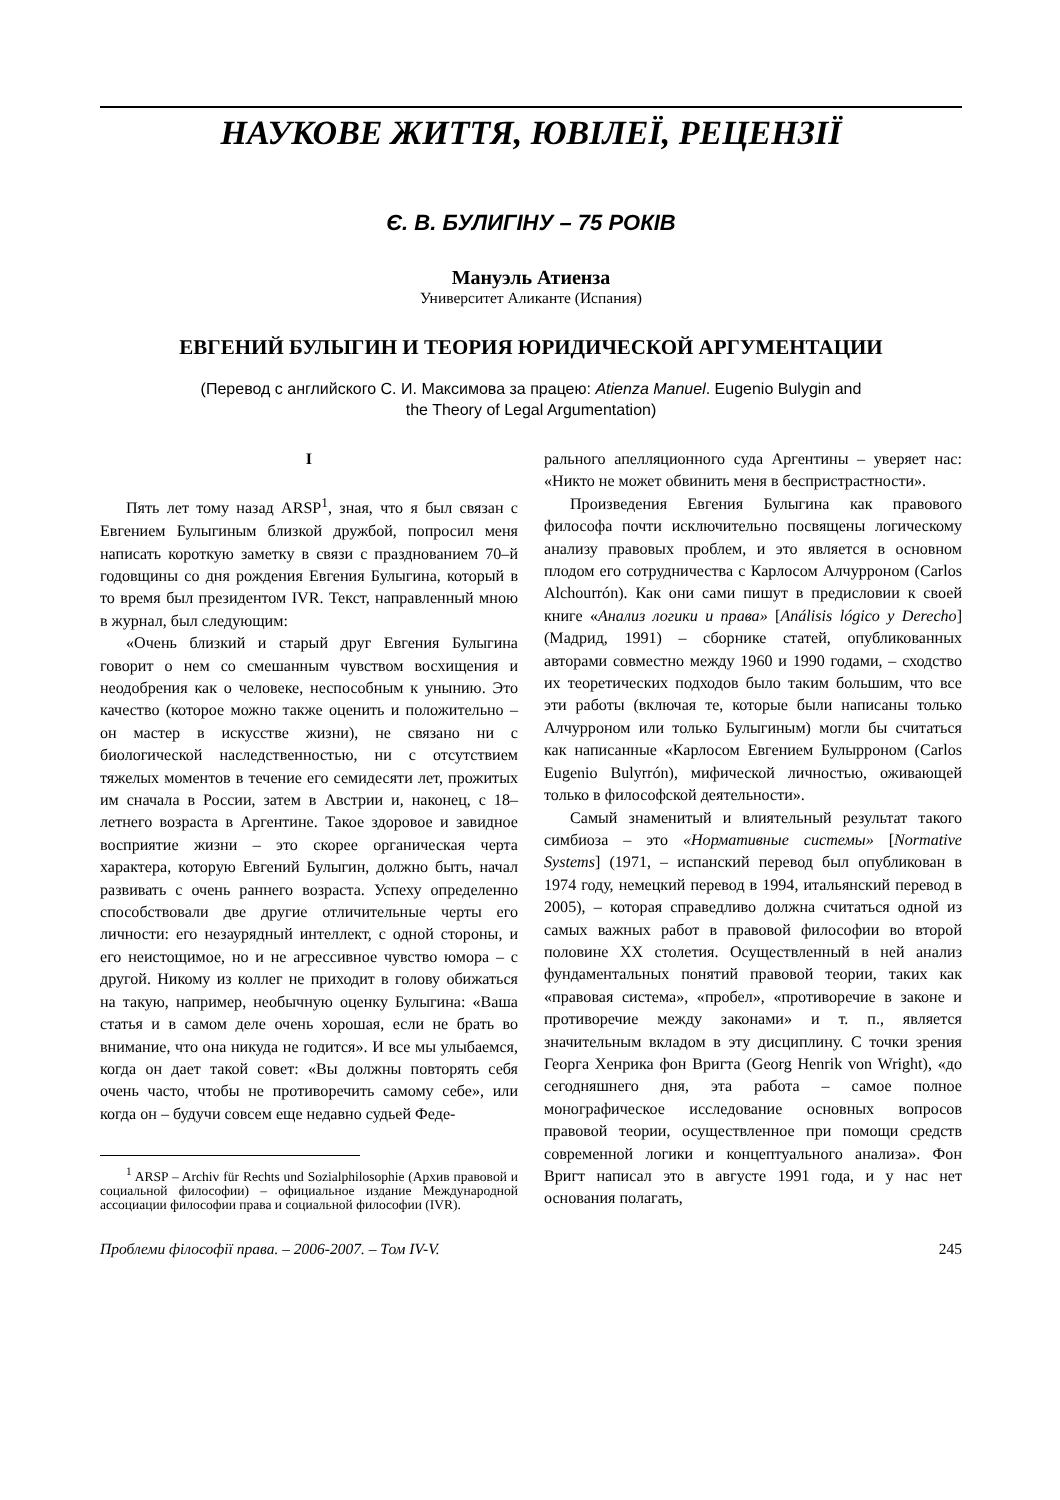НАУКОВЕ ЖИТТЯ, ЮВІЛЕЇ, РЕЦЕНЗІЇ
Є. В. БУЛИГІНУ – 75 РОКІВ
Мануэль Атиенза
Университет Аликанте (Испания)
ЕВГЕНИЙ БУЛЫГИН И ТЕОРИЯ ЮРИДИЧЕСКОЙ АРГУМЕНТАЦИИ
(Перевод с английского С. И. Максимова за працею: Atienza Manuel. Eugenio Bulygin and
the Theory of Legal Argumentation)
I
Пять лет тому назад ARSP<sup>1</sup>, зная, что я был связан с Евгением Булыгиным близкой дружбой, попросил меня написать короткую заметку в связи с празднованием 70–й годовщины со дня рождения Евгения Булыгина, который в то время был президентом IVR. Текст, направленный мною в журнал, был следующим:
«Очень близкий и старый друг Евгения Булыгина говорит о нем со смешанным чувством восхищения и неодобрения как о человеке, неспособным к унынию. Это качество (которое можно также оценить и положительно – он мастер в искусстве жизни), не связано ни с биологической наследственностью, ни с отсутствием тяжелых моментов в течение его семидесяти лет, прожитых им сначала в России, затем в Австрии и, наконец, с 18–летнего возраста в Аргентине. Такое здоровое и завидное восприятие жизни – это скорее органическая черта характера, которую Евгений Булыгин, должно быть, начал развивать с очень раннего возраста. Успеху определенно способствовали две другие отличительные черты его личности: его незаурядный интеллект, с одной стороны, и его неистощимое, но и не агрессивное чувство юмора – с другой. Никому из коллег не приходит в голову обижаться на такую, например, необычную оценку Булыгина: «Ваша статья и в самом деле очень хорошая, если не брать во внимание, что она никуда не годится». И все мы улыбаемся, когда он дает такой совет: «Вы должны повторять себя очень часто, чтобы не противоречить самому себе», или когда он – будучи совсем еще недавно судьей Феде-
<sup>1</sup> ARSP – Archiv für Rechts und Sozialphilosophie (Архив правовой и социальной философии) – официальное издание Международной ассоциации философии права и социальной философии (IVR).
рального апелляционного суда Аргентины – уверяет нас: «Никто не может обвинить меня в беспристрастности».
Произведения Евгения Булыгина как правового философа почти исключительно посвящены логическому анализу правовых проблем, и это является в основном плодом его сотрудничества с Карлосом Алчурроном (Carlos Alchourrón). Как они сами пишут в предисловии к своей книге «Анализ логики и права» [Análisis lógico y Derecho] (Мадрид, 1991) – сборнике статей, опубликованных авторами совместно между 1960 и 1990 годами, – сходство их теоретических подходов было таким большим, что все эти работы (включая те, которые были написаны только Алчурроном или только Булыгиным) могли бы считаться как написанные «Карлосом Евгением Булырроном (Carlos Eugenio Bulyrrón), мифической личностью, оживающей только в философской деятельности».
Самый знаменитый и влиятельный результат такого симбиоза – это «Нормативные системы» [Normative Systems] (1971, – испанский перевод был опубликован в 1974 году, немецкий перевод в 1994, итальянский перевод в 2005), – которая справедливо должна считаться одной из самых важных работ в правовой философии во второй половине XX столетия. Осуществленный в ней анализ фундаментальных понятий правовой теории, таких как «правовая система», «пробел», «противоречие в законе и противоречие между законами» и т. п., является значительным вкладом в эту дисциплину. С точки зрения Георга Хенрика фон Вригта (Georg Henrik von Wright), «до сегодняшнего дня, эта работа – самое полное монографическое исследование основных вопросов правовой теории, осуществленное при помощи средств современной логики и концептуального анализа». Фон Вригт написал это в августе 1991 года, и у нас нет основания полагать,
Проблеми філософії права. – 2006-2007. – Том IV-V. 245